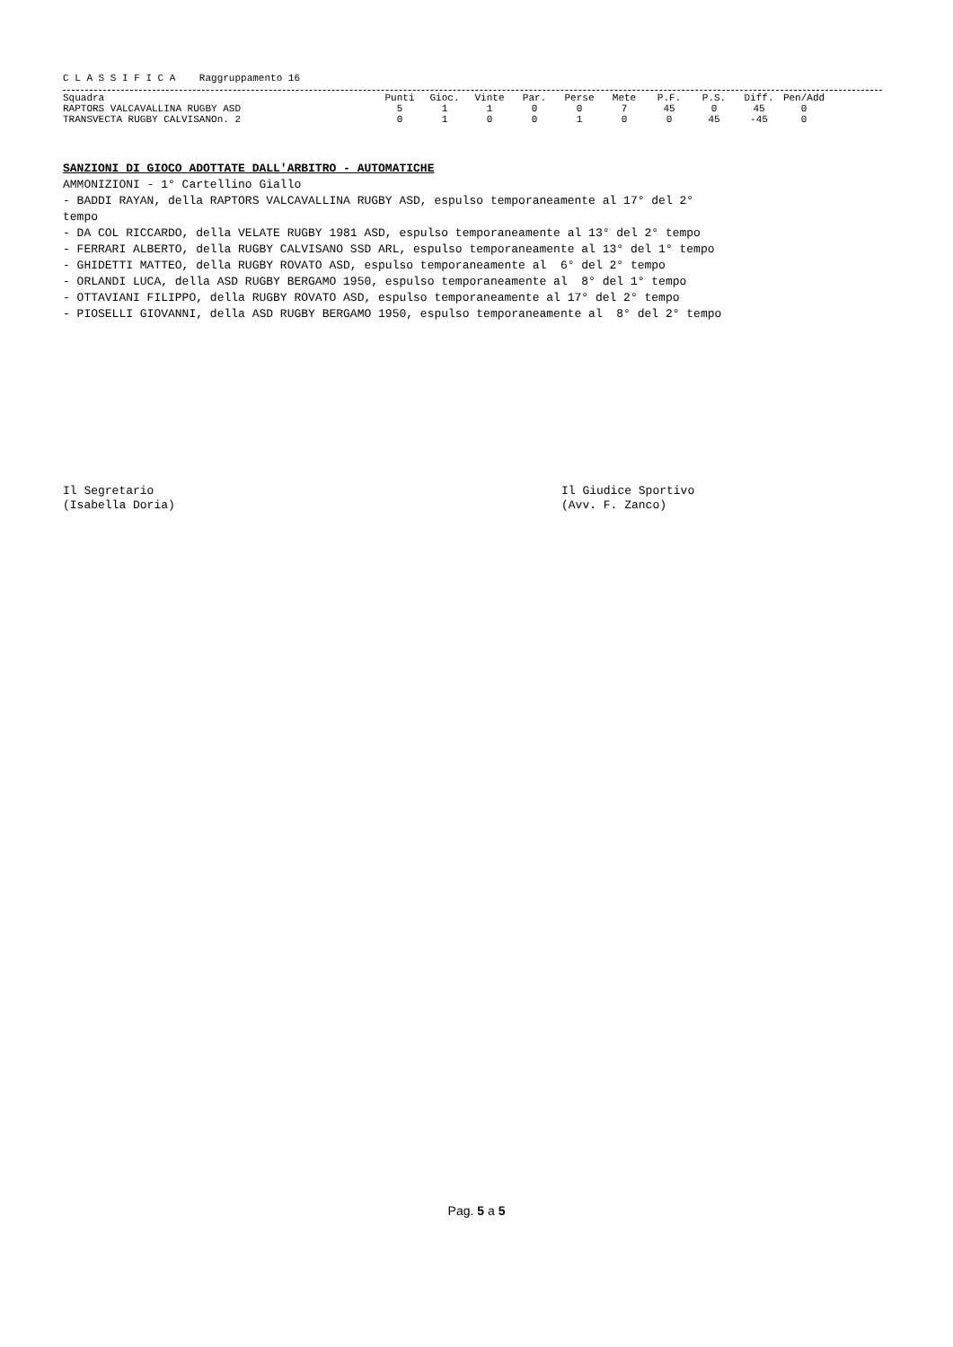C L A S S I F I C A Raggruppamento 16
| Squadra | Punti | Gioc. | Vinte | Par. | Perse | Mete | P.F. | P.S. | Diff. | Pen/Add |
| --- | --- | --- | --- | --- | --- | --- | --- | --- | --- | --- |
| RAPTORS VALCAVALLINA RUGBY ASD | 5 | 1 | 1 | 0 | 0 | 7 | 45 | 0 | 45 | 0 |
| TRANSVECTA RUGBY CALVISANOn. 2 | 0 | 1 | 0 | 0 | 1 | 0 | 0 | 45 | -45 | 0 |
SANZIONI DI GIOCO ADOTTATE DALL'ARBITRO - AUTOMATICHE
AMMONIZIONI - 1° Cartellino Giallo
- BADDI RAYAN, della RAPTORS VALCAVALLINA RUGBY ASD, espulso temporaneamente al 17° del 2°
tempo
- DA COL RICCARDO, della VELATE RUGBY 1981 ASD, espulso temporaneamente al 13° del 2° tempo
- FERRARI ALBERTO, della RUGBY CALVISANO SSD ARL, espulso temporaneamente al 13° del 1° tempo
- GHIDETTI MATTEO, della RUGBY ROVATO ASD, espulso temporaneamente al 6° del 2° tempo
- ORLANDI LUCA, della ASD RUGBY BERGAMO 1950, espulso temporaneamente al 8° del 1° tempo
- OTTAVIANI FILIPPO, della RUGBY ROVATO ASD, espulso temporaneamente al 17° del 2° tempo
- PIOSELLI GIOVANNI, della ASD RUGBY BERGAMO 1950, espulso temporaneamente al 8° del 2° tempo
Il Segretario
(Isabella Doria)
Il Giudice Sportivo
(Avv. F. Zanco)
Pag. 5 a 5